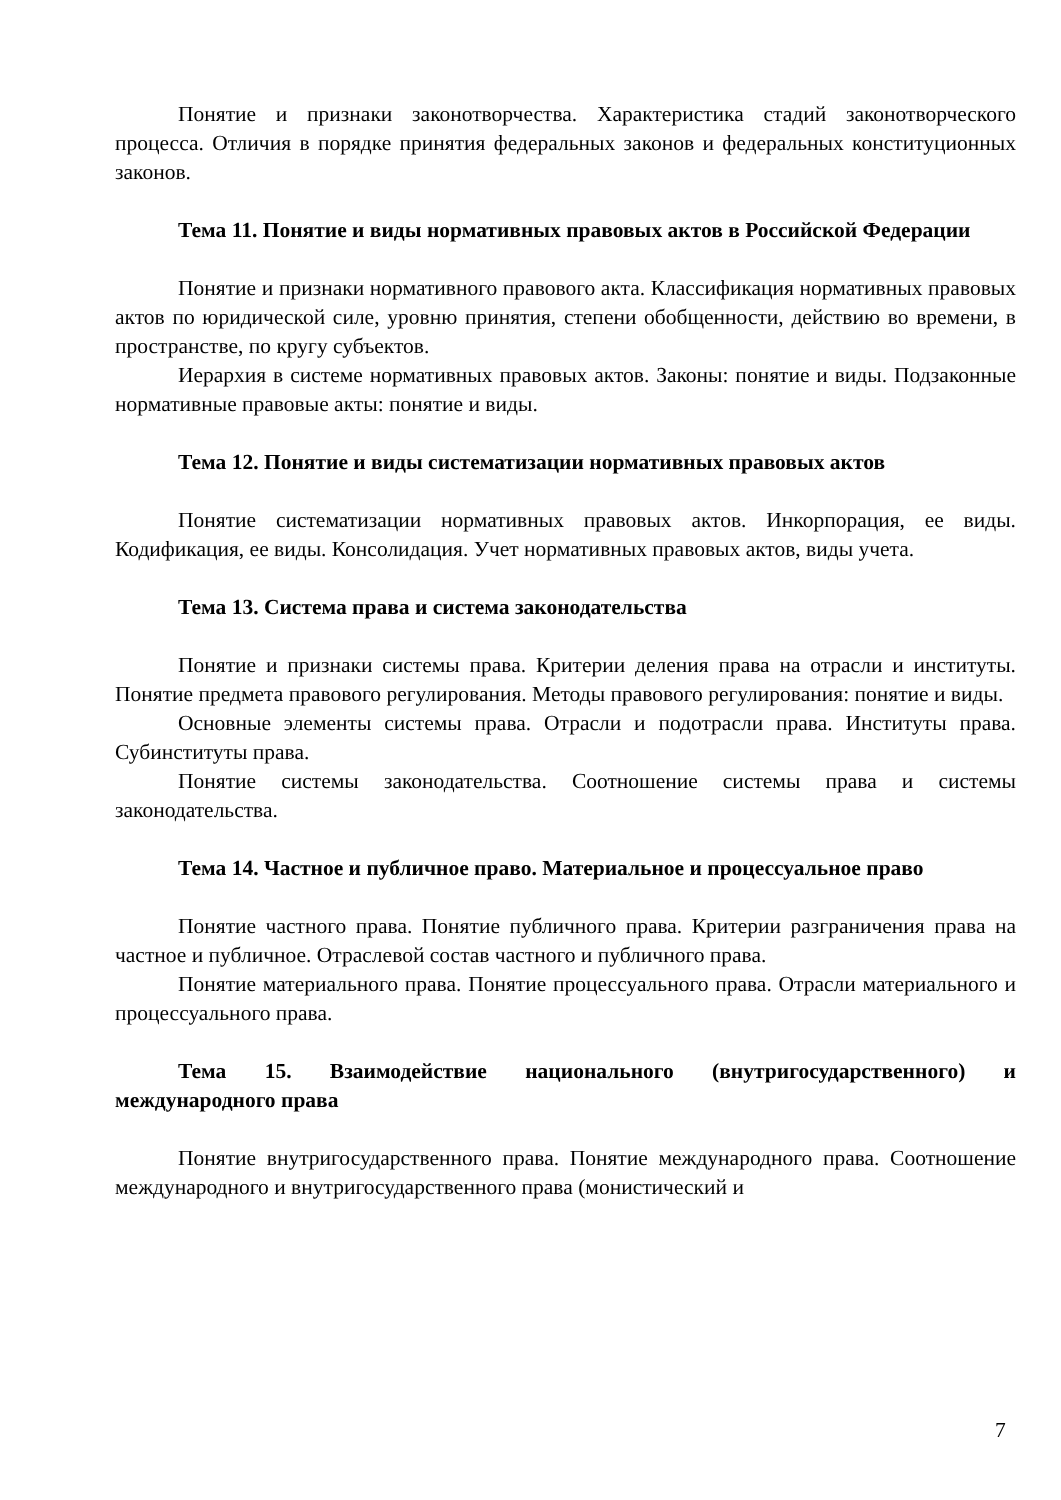Понятие и признаки законотворчества. Характеристика стадий законотворческого процесса. Отличия в порядке принятия федеральных законов и федеральных конституционных законов.
Тема 11. Понятие и виды нормативных правовых актов в Российской Федерации
Понятие и признаки нормативного правового акта. Классификация нормативных правовых актов по юридической силе, уровню принятия, степени обобщенности, действию во времени, в пространстве, по кругу субъектов.
Иерархия в системе нормативных правовых актов. Законы: понятие и виды. Подзаконные нормативные правовые акты: понятие и виды.
Тема 12. Понятие и виды систематизации нормативных правовых актов
Понятие систематизации нормативных правовых актов. Инкорпорация, ее виды. Кодификация, ее виды. Консолидация. Учет нормативных правовых актов, виды учета.
Тема 13. Система права и система законодательства
Понятие и признаки системы права. Критерии деления права на отрасли и институты. Понятие предмета правового регулирования. Методы правового регулирования: понятие и виды.
Основные элементы системы права. Отрасли и подотрасли права. Институты права. Субинституты права.
Понятие системы законодательства. Соотношение системы права и системы законодательства.
Тема 14. Частное и публичное право. Материальное и процессуальное право
Понятие частного права. Понятие публичного права. Критерии разграничения права на частное и публичное. Отраслевой состав частного и публичного права.
Понятие материального права. Понятие процессуального права. Отрасли материального и процессуального права.
Тема 15. Взаимодействие национального (внутригосударственного) и международного права
Понятие внутригосударственного права. Понятие международного права. Соотношение международного и внутригосударственного права (монистический и
7